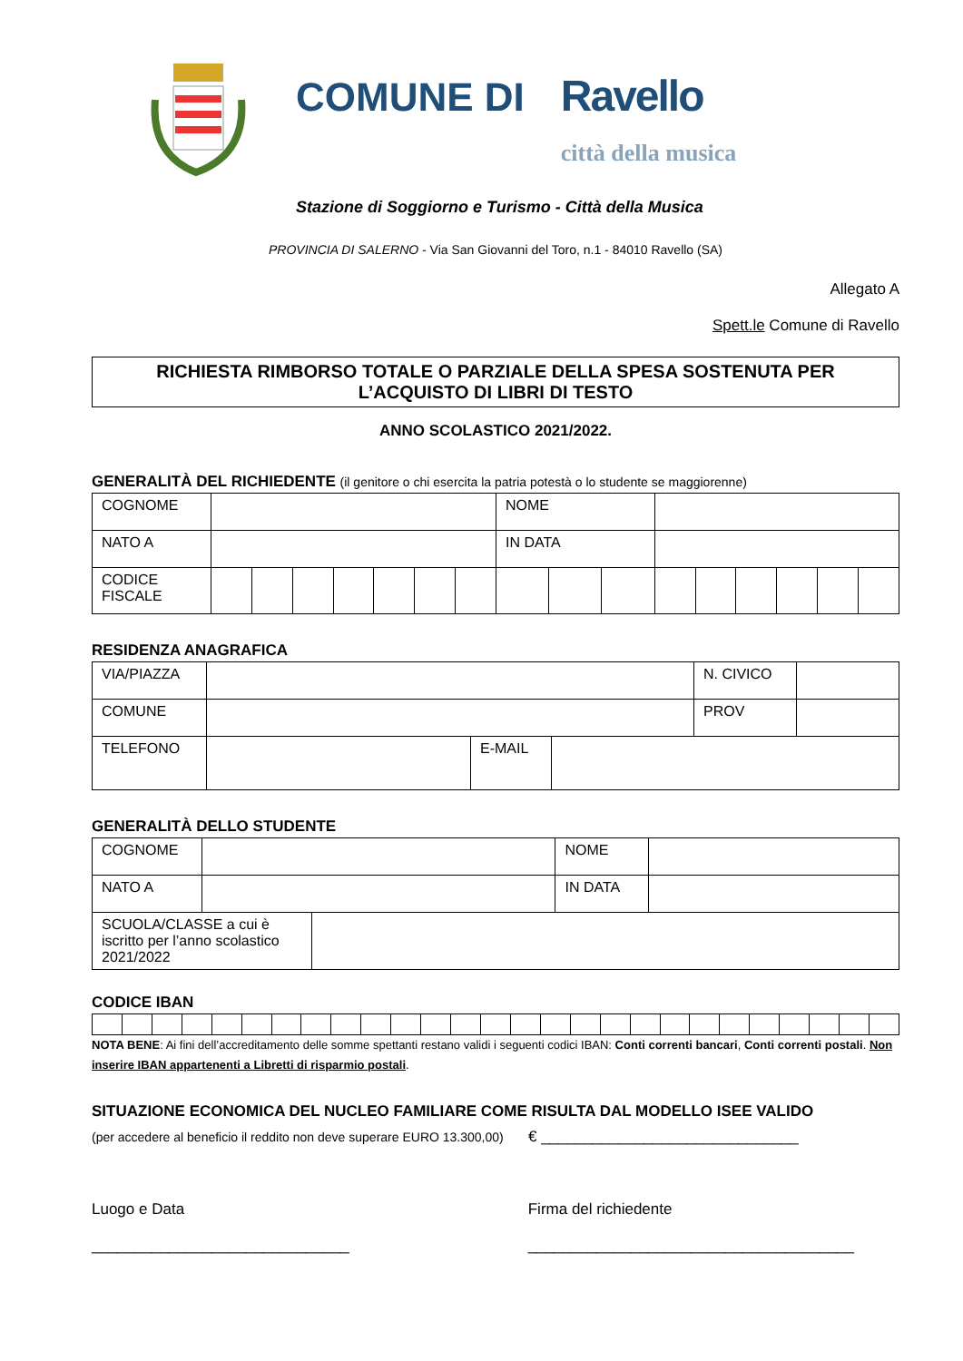COMUNE DI Ravello
città della musica
Stazione di Soggiorno e Turismo - Città della Musica
PROVINCIA DI SALERNO - Via San Giovanni del Toro, n.1 - 84010 Ravello (SA)
Allegato A
Spett.le Comune di Ravello
RICHIESTA RIMBORSO TOTALE O PARZIALE DELLA SPESA SOSTENUTA PER
L’ACQUISTO DI LIBRI DI TESTO
ANNO SCOLASTICO 2021/2022.
GENERALITÀ DEL RICHIEDENTE (il genitore o chi esercita la patria potestà o lo studente se maggiorenne)
| COGNOME | | | | | | | | NOME | | | | | | | | |
| NATO A | | | | | | | | IN DATA | | | | | | | | |
| CODICE FISCALE | | | | | | | | | | | | | | | | |
RESIDENZA ANAGRAFICA
| VIA/PIAZZA | | | | N. CIVICO | |
| COMUNE | | | | PROV | |
| TELEFONO | | E-MAIL | | | |
GENERALITÀ DELLO STUDENTE
| COGNOME | | | NOME | |
| NATO A | | | IN DATA | |
| SCUOLA/CLASSE a cui è iscritto per l’anno scolastico 2021/2022 | | | | |
CODICE IBAN
NOTA BENE: Ai fini dell’accreditamento delle somme spettanti restano validi i seguenti codici IBAN: Conti correnti bancari, Conti correnti postali. Non inserire IBAN appartenenti a Libretti di risparmio postali.
SITUAZIONE ECONOMICA DEL NUCLEO FAMILIARE COME RISULTA DAL MODELLO ISEE VALIDO
(per accedere al beneficio il reddito non deve superare EURO 13.300,00) € ______________________________
Luogo e Data
______________________________
Firma del richiedente
______________________________________